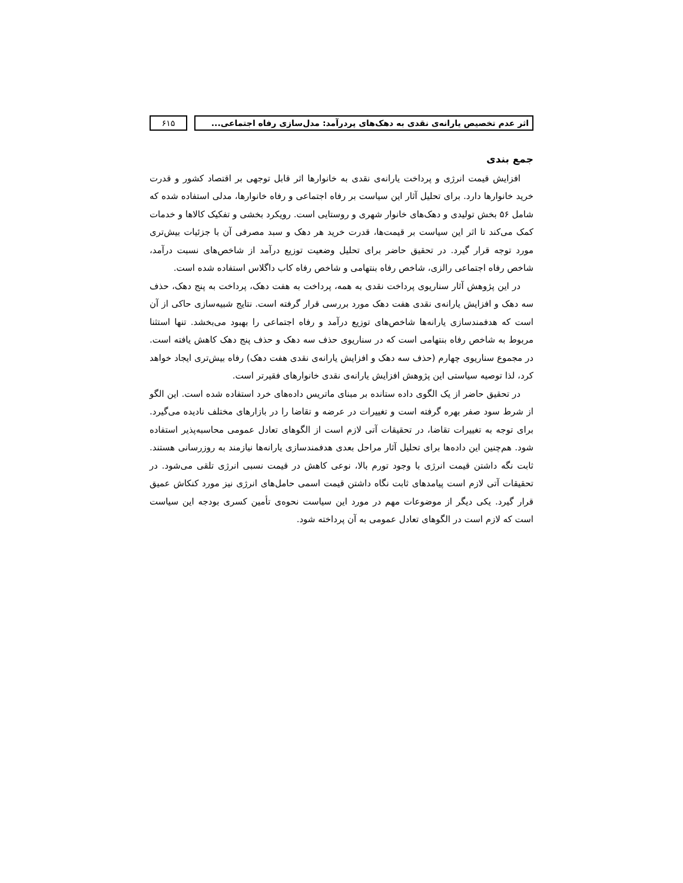اثر عدم تخصیص یارانه‌ی نقدی به دهک‌های پردرآمد: مدل‌سازی رفاه اجتماعی...
۶۱۵
جمع بندی
افزایش قیمت انرژی و پرداخت یارانه‌ی نقدی به خانوارها اثر قابل توجهی بر اقتصاد کشور و قدرت خرید خانوارها دارد. برای تحلیل آثار این سیاست بر رفاه اجتماعی و رفاه خانوارها، مدلی استفاده شده که شامل ۵۶ بخش تولیدی و دهک‌های خانوار شهری و روستایی است. رویکرد بخشی و تفکیک کالاها و خدمات کمک می‌کند تا اثر این سیاست بر قیمت‌ها، قدرت خرید هر دهک و سبد مصرفی آن با جزئیات بیش‌تری مورد توجه قرار گیرد. در تحقیق حاضر برای تحلیل وضعیت توزیع درآمد از شاخص‌های نسبت درآمد، شاخص رفاه اجتماعی رالزی، شاخص رفاه بنتهامی و شاخص رفاه کاب داگلاس استفاده شده است.
در این پژوهش آثار سناریوی پرداخت نقدی به همه، پرداخت به هفت دهک، پرداخت به پنج دهک، حذف سه دهک و افزایش یارانه‌ی نقدی هفت دهک مورد بررسی قرار گرفته است. نتایج شبیه‌سازی حاکی از آن است که هدفمندسازی یارانه‌ها شاخص‌های توزیع درآمد و رفاه اجتماعی را بهبود می‌بخشد. تنها استثنا مربوط به شاخص رفاه بنتهامی است که در سناریوی حذف سه دهک و حذف پنج دهک کاهش یافته است. در مجموع سناریوی چهارم (حذف سه دهک و افزایش یارانه‌ی نقدی هفت دهک) رفاه بیش‌تری ایجاد خواهد کرد، لذا توصیه سیاستی این پژوهش افزایش یارانه‌ی نقدی خانوارهای فقیرتر است.
در تحقیق حاضر از یک الگوی داده ستانده بر مبنای ماتریس داده‌های خرد استفاده شده است. این الگو از شرط سود صفر بهره گرفته است و تغییرات در عرضه و تقاضا را در بازارهای مختلف نادیده می‌گیرد. برای توجه به تغییرات تقاضا، در تحقیقات آتی لازم است از الگوهای تعادل عمومی محاسبه‌پذیر استفاده شود. هم‌چنین این داده‌ها برای تحلیل آثار مراحل بعدی هدفمندسازی یارانه‌ها نیازمند به روزرسانی هستند. ثابت نگه داشتن قیمت انرژی با وجود تورم بالا، نوعی کاهش در قیمت نسبی انرژی تلقی می‌شود. در تحقیقات آتی لازم است پیامدهای ثابت نگاه داشتن قیمت اسمی حامل‌های انرژی نیز مورد کنکاش عمیق قرار گیرد. یکی دیگر از موضوعات مهم در مورد این سیاست نحوه‌ی تأمین کسری بودجه این سیاست است که لازم است در الگوهای تعادل عمومی به آن پرداخته شود.